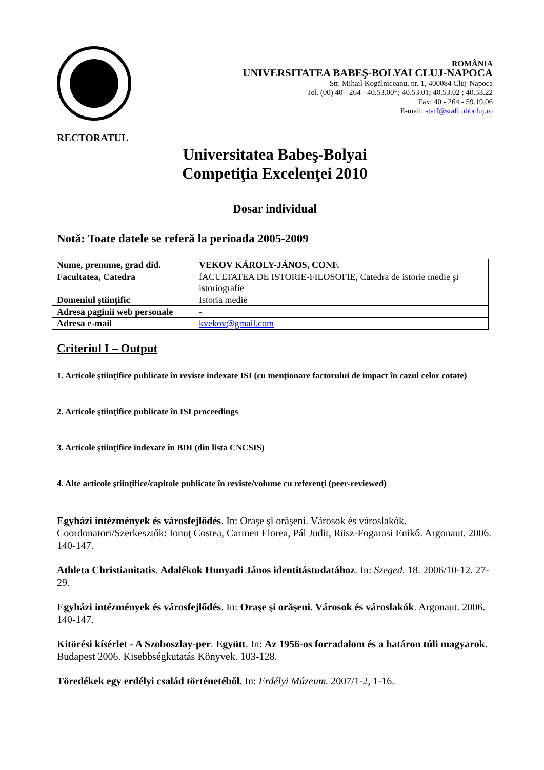ROMÂNIA
UNIVERSITATEA BABEŞ-BOLYAI CLUJ-NAPOCA
Str. Mihail Kogălniceanu, nr. 1, 400084 Cluj-Napoca
Tel. (00) 40 - 264 - 40.53.00*; 40.53.01; 40.53.02 ; 40.53.22
Fax: 40 - 264 - 59.19.06
E-mail: staff@staff.ubbcluj.ro
RECTORATUL
Universitatea Babeş-Bolyai
Competiţia Excelenţei 2010
Dosar individual
Notă: Toate datele se referă la perioada 2005-2009
| Nume, prenume, grad did. | VEKOV KÁROLY-JÁNOS, CONF. |
| Facultatea, Catedra | fACULTATEA DE ISTORIE-FILOSOFIE, Catedra de istorie medie şi istoriografie |
| Domeniul ştiinţific | Istoria medie |
| Adresa paginii web personale | - |
| Adresa e-mail | kvekov@gmail.com |
Criteriul I – Output
1. Articole ştiinţifice publicate în reviste indexate ISI (cu menţionare factorului de impact în cazul celor cotate)
2. Articole ştiinţifice publicate în ISI proceedings
3. Articole ştiinţifice indexate în BDI (din lista CNCSIS)
4. Alte articole ştiinţifice/capitole publicate în reviste/volume cu referenţi (peer-reviewed)
Egyházi intézmények és városfejlődés. In: Oraşe şi orăşeni. Városok és városlakók. Coordonatori/Szerkesztők: Ionuţ Costea, Carmen Florea, Pál Judit, Rüsz-Fogarasi Enikő. Argonaut. 2006. 140-147.
Athleta Christianitatis. Adalékok Hunyadi János identitástudatához. In: Szeged. 18. 2006/10-12. 27-29.
Egyházi intézmények és városfejlődés. In: Oraşe şi orăşeni. Városok és városlakók. Argonaut. 2006. 140-147.
Kitörési kísérlet - A Szoboszlay-per. Együtt. In: Az 1956-os forradalom és a határon túli magyarok. Budapest 2006. Kisebbségkutatás Könyvek. 103-128.
Töredékek egy erdélyi család történetéből. In: Erdélyi Múzeum. 2007/1-2, 1-16.